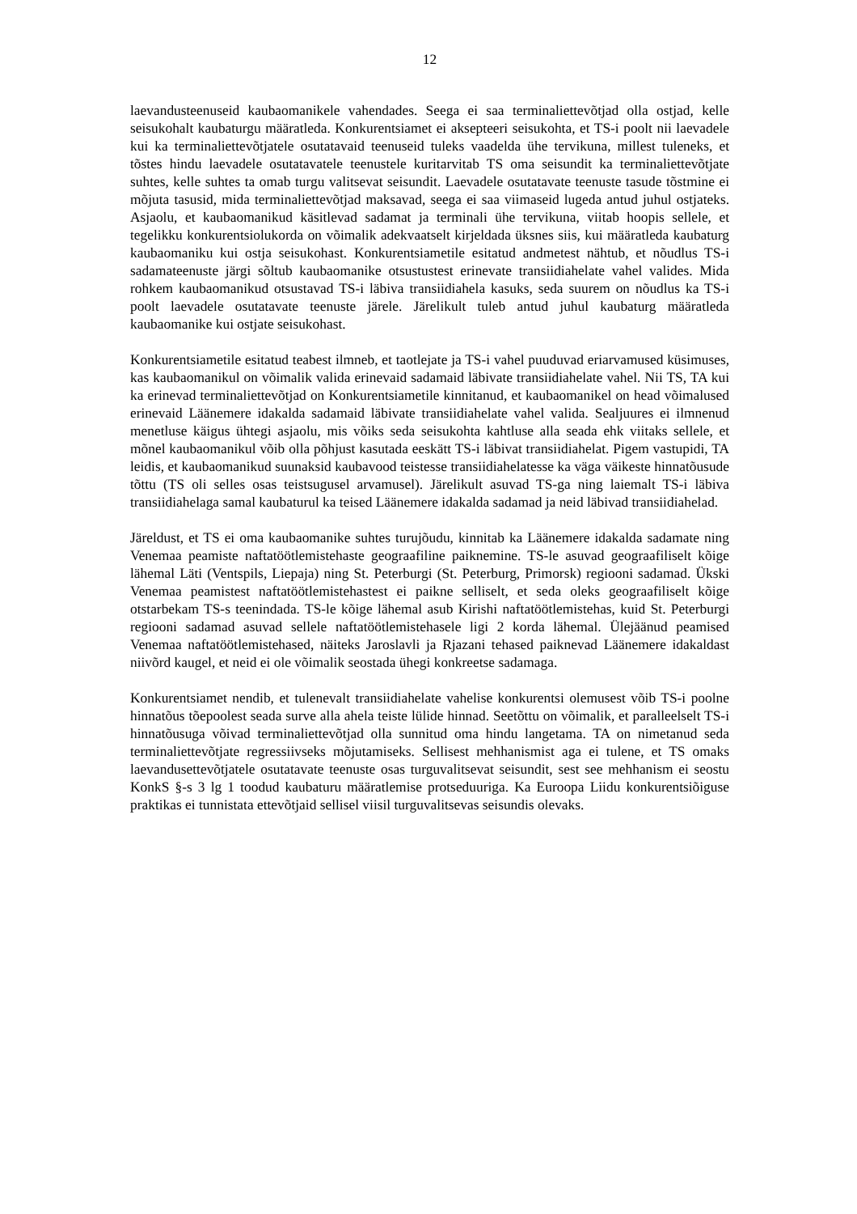12
laevandusteenuseid kaubaomanikele vahendades. Seega ei saa terminaliettevõtjad olla ostjad, kelle seisukohalt kaubaturgu määratleda. Konkurentsiamet ei aksepteeri seisukohta, et TS-i poolt nii laevadele kui ka terminaliettevõtjatele osutatavaid teenuseid tuleks vaadelda ühe tervikuna, millest tuleneks, et tõstes hindu laevadele osutatavatele teenustele kuritarvitab TS oma seisundit ka terminaliettevõtjate suhtes, kelle suhtes ta omab turgu valitsevat seisundit. Laevadele osutatavate teenuste tasude tõstmine ei mõjuta tasusid, mida terminaliettevõtjad maksavad, seega ei saa viimaseid lugeda antud juhul ostjateks. Asjaolu, et kaubaomanikud käsitlevad sadamat ja terminali ühe tervikuna, viitab hoopis sellele, et tegelikku konkurentsiolukorda on võimalik adekvaatselt kirjeldada üksnes siis, kui määratleda kaubaturg kaubaomaniku kui ostja seisukohast. Konkurentsiametile esitatud andmetest nähtub, et nõudlus TS-i sadamateenuste järgi sõltub kaubaomanike otsustustest erinevate transiidiahelate vahel valides. Mida rohkem kaubaomanikud otsustavad TS-i läbiva transiidiahela kasuks, seda suurem on nõudlus ka TS-i poolt laevadele osutatavate teenuste järele. Järelikult tuleb antud juhul kaubaturg määratleda kaubaomanike kui ostjate seisukohast.
Konkurentsiametile esitatud teabest ilmneb, et taotlejate ja TS-i vahel puuduvad eriarvamused küsimuses, kas kaubaomanikul on võimalik valida erinevaid sadamaid läbivate transiidiahelate vahel. Nii TS, TA kui ka erinevad terminaliettevõtjad on Konkurentsiametile kinnitanud, et kaubaomanikel on head võimalused erinevaid Läänemere idakalda sadamaid läbivate transiidiahelate vahel valida. Sealjuures ei ilmnenud menetluse käigus ühtegi asjaolu, mis võiks seda seisukohta kahtluse alla seada ehk viitaks sellele, et mõnel kaubaomanikul võib olla põhjust kasutada eeskätt TS-i läbivat transiidiahelat. Pigem vastupidi, TA leidis, et kaubaomanikud suunaksid kaubavood teistesse transiidiahelatesse ka väga väikeste hinnatõusude tõttu (TS oli selles osas teistsugusel arvamusel). Järelikult asuvad TS-ga ning laiemalt TS-i läbiva transiidiahelaga samal kaubaturul ka teised Läänemere idakalda sadamad ja neid läbivad transiidiahelad.
Järeldust, et TS ei oma kaubaomanike suhtes turujõudu, kinnitab ka Läänemere idakalda sadamate ning Venemaa peamiste naftatöötlemistehaste geograafiline paiknemine. TS-le asuvad geograafiliselt kõige lähemal Läti (Ventspils, Liepaja) ning St. Peterburgi (St. Peterburg, Primorsk) regiooni sadamad. Ükski Venemaa peamistest naftatöötlemistehastest ei paikne selliselt, et seda oleks geograafiliselt kõige otstarbekam TS-s teenindada. TS-le kõige lähemal asub Kirishi naftatöötlemistehas, kuid St. Peterburgi regiooni sadamad asuvad sellele naftatöötlemistehasele ligi 2 korda lähemal. Ülejäänud peamised Venemaa naftatöötlemistehased, näiteks Jaroslavli ja Rjazani tehased paiknevad Läänemere idakaldast niivõrd kaugel, et neid ei ole võimalik seostada ühegi konkreetse sadamaga.
Konkurentsiamet nendib, et tulenevalt transiidiahelate vahelise konkurentsi olemusest võib TS-i poolne hinnatõus tõepoolest seada surve alla ahela teiste lülide hinnad. Seetõttu on võimalik, et paralleelselt TS-i hinnatõusuga võivad terminaliettevõtjad olla sunnitud oma hindu langetama. TA on nimetanud seda terminaliettevõtjate regressiivseks mõjutamiseks. Sellisest mehhanismist aga ei tulene, et TS omaks laevandusettevõtjatele osutatavate teenuste osas turguvalitsevat seisundit, sest see mehhanism ei seostu KonkS §-s 3 lg 1 toodud kaubaturu määratlemise protseduuriga. Ka Euroopa Liidu konkurentsiõiguse praktikas ei tunnistata ettevõtjaid sellisel viisil turguvalitsevas seisundis olevaks.